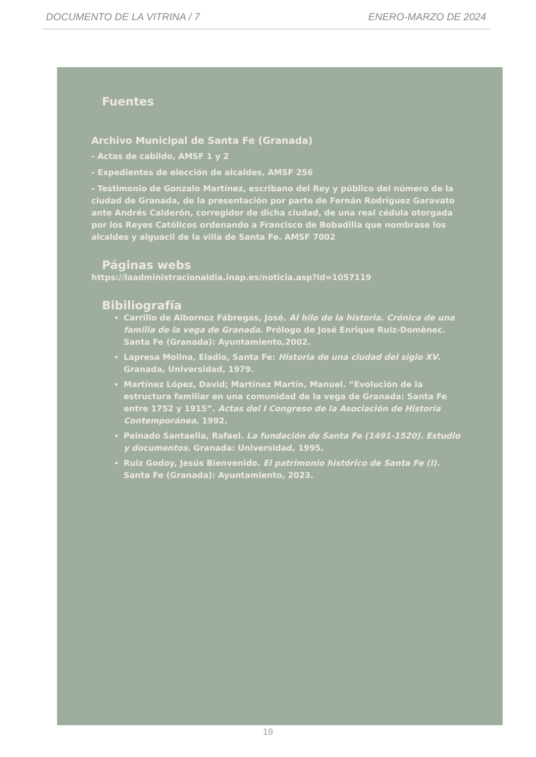DOCUMENTO DE LA VITRINA / 7 ENERO-MARZO DE 2024
Fuentes
Archivo Municipal de Santa Fe (Granada)
- Actas de cabildo, AMSF 1 y 2
- Expedientes de elección de alcaldes, AMSF 256
- Testimonio de Gonzalo Martínez, escribano del Rey y público del número de la ciudad de Granada, de la presentación por parte de Fernán Rodríguez Garavato ante Andrés Calderón, corregidor de dicha ciudad, de una real cédula otorgada por los Reyes Católicos ordenando a Francisco de Bobadilla que nombrase los alcaldes y alguacil de la villa de Santa Fe. AMSF 7002
Páginas webs
https://laadministracionaldia.inap.es/noticia.asp?id=1057119
Bibiliografía
Carrillo de Albornoz Fábregas, José. Al hilo de la historia. Crónica de una familia de la vega de Granada. Prólogo de José Enrique Ruiz-Domènec. Santa Fe (Granada): Ayuntamiento,2002.
Lapresa Molina, Eladio, Santa Fe: Historia de una ciudad del siglo XV. Granada, Universidad, 1979.
Martínez López, David; Martínez Martín, Manuel. “Evolución de la estructura familiar en una comunidad de la vega de Granada: Santa Fe entre 1752 y 1915”. Actas del I Congreso de la Asociación de Historia Contemporánea, 1992.
Peinado Santaella, Rafael. La fundación de Santa Fe (1491-1520). Estudio y documentos. Granada: Universidad, 1995.
Ruiz Godoy, Jesús Bienvenido. El patrimonio histórico de Santa Fe (I). Santa Fe (Granada): Ayuntamiento, 2023.
19